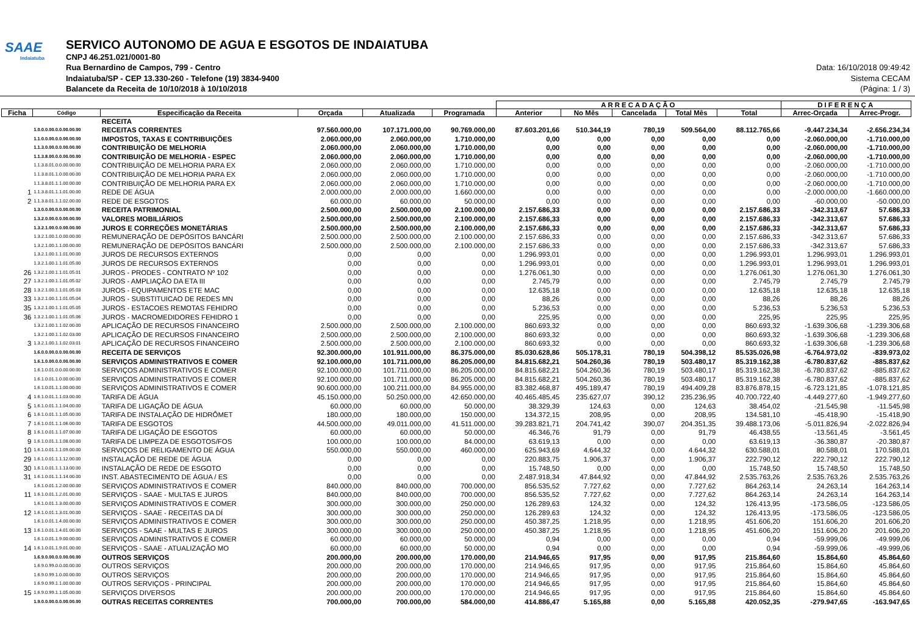SAAE
Indaiatuba
SERVICO AUTONOMO DE AGUA E ESGOTOS DE INDAIATUBA
CNPJ 46.251.021/0001-80
Rua Bernardino de Campos, 799 - Centro
Indaiatuba/SP - CEP 13.330-260 - Telefone (19) 3834-9400
Balancete da Receita de 10/10/2018 à 10/10/2018
Data: 16/10/2018 09:49:42
Sistema CECAM
(Página: 1 / 3)
| | | | | | | ARRECADAÇÃO | | | | | DIFERENÇA | |
| --- | --- | --- | --- | --- | --- | --- | --- | --- | --- | --- | --- | --- |
| Ficha | Código | Especificação da Receita | Orçada | Atualizada | Programada | Anterior | No Mês | Cancelada | Total Mês | Total | Arrec-Orçada | Arrec-Progr. |
| | | RECEITA | | | | | | | | | | |
| | 1.0.0.0.00.0.0.00.00.00 | RECEITAS CORRENTES | 97.560.000,00 | 107.171.000,00 | 90.769.000,00 | 87.603.201,66 | 510.344,19 | 780,19 | 509.564,00 | 88.112.765,66 | -9.447.234,34 | -2.656.234,34 |
| | 1.1.0.0.00.0.0.00.00.00 | IMPOSTOS, TAXAS E CONTRIBUIÇÕES | 2.060.000,00 | 2.060.000,00 | 1.710.000,00 | 0,00 | 0,00 | 0,00 | 0,00 | 0,00 | -2.060.000,00 | -1.710.000,00 |
| | 1.1.3.0.00.0.0.00.00.00 | CONTRIBUIÇÃO DE MELHORIA | 2.060.000,00 | 2.060.000,00 | 1.710.000,00 | 0,00 | 0,00 | 0,00 | 0,00 | 0,00 | -2.060.000,00 | -1.710.000,00 |
| | 1.1.3.8.00.0.0.00.00.00 | CONTRIBUIÇÃO DE MELHORIA - ESPEC | 2.060.000,00 | 2.060.000,00 | 1.710.000,00 | 0,00 | 0,00 | 0,00 | 0,00 | 0,00 | -2.060.000,00 | -1.710.000,00 |
| | 1.1.3.8.01.0.0.00.00.00 | CONTRIBUIÇÃO DE MELHORIA PARA EX | 2.060.000,00 | 2.060.000,00 | 1.710.000,00 | 0,00 | 0,00 | 0,00 | 0,00 | 0,00 | -2.060.000,00 | -1.710.000,00 |
| | 1.1.3.8.01.1.0.00.00.00 | CONTRIBUIÇÃO DE MELHORIA PARA EX | 2.060.000,00 | 2.060.000,00 | 1.710.000,00 | 0,00 | 0,00 | 0,00 | 0,00 | 0,00 | -2.060.000,00 | -1.710.000,00 |
| | 1.1.3.8.01.1.1.00.00.00 | CONTRIBUIÇÃO DE MELHORIA PARA EX | 2.060.000,00 | 2.060.000,00 | 1.710.000,00 | 0,00 | 0,00 | 0,00 | 0,00 | 0,00 | -2.060.000,00 | -1.710.000,00 |
| 1 | 1.1.3.8.01.1.1.01.00.00 | REDE DE ÁGUA | 2.000.000,00 | 2.000.000,00 | 1.660.000,00 | 0,00 | 0,00 | 0,00 | 0,00 | 0,00 | -2.000.000,00 | -1.660.000,00 |
| 2 | 1.1.3.8.01.1.1.02.00.00 | REDE DE ESGOTOS | 60.000,00 | 60.000,00 | 50.000,00 | 0,00 | 0,00 | 0,00 | 0,00 | 0,00 | -60.000,00 | -50.000,00 |
| | 1.3.0.0.00.0.0.00.00.00 | RECEITA PATRIMONIAL | 2.500.000,00 | 2.500.000,00 | 2.100.000,00 | 2.157.686,33 | 0,00 | 0,00 | 0,00 | 2.157.686,33 | -342.313,67 | 57.686,33 |
| | 1.3.2.0.00.0.0.00.00.00 | VALORES MOBILIÁRIOS | 2.500.000,00 | 2.500.000,00 | 2.100.000,00 | 2.157.686,33 | 0,00 | 0,00 | 0,00 | 2.157.686,33 | -342.313,67 | 57.686,33 |
| | 1.3.2.1.00.0.0.00.00.00 | JUROS E CORREÇÕES MONETÁRIAS | 2.500.000,00 | 2.500.000,00 | 2.100.000,00 | 2.157.686,33 | 0,00 | 0,00 | 0,00 | 2.157.686,33 | -342.313,67 | 57.686,33 |
| | 1.3.2.1.00.1.0.00.00.00 | REMUNERAÇÃO DE DEPÓSITOS BANCÁRI | 2.500.000,00 | 2.500.000,00 | 2.100.000,00 | 2.157.686,33 | 0,00 | 0,00 | 0,00 | 2.157.686,33 | -342.313,67 | 57.686,33 |
| | 1.3.2.1.00.1.1.00.00.00 | REMUNERAÇÃO DE DEPÓSITOS BANCÁRI | 2.500.000,00 | 2.500.000,00 | 2.100.000,00 | 2.157.686,33 | 0,00 | 0,00 | 0,00 | 2.157.686,33 | -342.313,67 | 57.686,33 |
| | 1.3.2.1.00.1.1.01.00.00 | JUROS DE RECURSOS EXTERNOS | 0,00 | 0,00 | 0,00 | 1.296.993,01 | 0,00 | 0,00 | 0,00 | 1.296.993,01 | 1.296.993,01 | 1.296.993,01 |
| | 1.3.2.1.00.1.1.01.05.00 | JUROS DE RECURSOS EXTERNOS | 0,00 | 0,00 | 0,00 | 1.296.993,01 | 0,00 | 0,00 | 0,00 | 1.296.993,01 | 1.296.993,01 | 1.296.993,01 |
| 26 | 1.3.2.1.00.1.1.01.05.01 | JUROS - PRODES - CONTRATO Nº 102 | 0,00 | 0,00 | 0,00 | 1.276.061,30 | 0,00 | 0,00 | 0,00 | 1.276.061,30 | 1.276.061,30 | 1.276.061,30 |
| 27 | 1.3.2.1.00.1.1.01.05.02 | JUROS - AMPLIAÇÃO DA ETA III | 0,00 | 0,00 | 0,00 | 2.745,79 | 0,00 | 0,00 | 0,00 | 2.745,79 | 2.745,79 | 2.745,79 |
| 28 | 1.3.2.1.00.1.1.01.05.03 | JUROS - EQUIPAMENTOS ETE MAC | 0,00 | 0,00 | 0,00 | 12.635,18 | 0,00 | 0,00 | 0,00 | 12.635,18 | 12.635,18 | 12.635,18 |
| 33 | 1.3.2.1.00.1.1.01.05.04 | JUROS - SUBSTITUICAO DE REDES MN | 0,00 | 0,00 | 0,00 | 88,26 | 0,00 | 0,00 | 0,00 | 88,26 | 88,26 | 88,26 |
| 35 | 1.3.2.1.00.1.1.01.05.05 | JUROS - ESTACOES REMOTAS FEHIDRO | 0,00 | 0,00 | 0,00 | 5.236,53 | 0,00 | 0,00 | 0,00 | 5.236,53 | 5.236,53 | 5.236,53 |
| 36 | 1.3.2.1.00.1.1.01.05.06 | JUROS - MACROMEDIDORES FEHIDRO 1 | 0,00 | 0,00 | 0,00 | 225,95 | 0,00 | 0,00 | 0,00 | 225,95 | 225,95 | 225,95 |
| | 1.3.2.1.00.1.1.02.00.00 | APLICAÇÃO DE RECURSOS FINANCEIRO | 2.500.000,00 | 2.500.000,00 | 2.100.000,00 | 860.693,32 | 0,00 | 0,00 | 0,00 | 860.693,32 | -1.639.306,68 | -1.239.306,68 |
| | 1.3.2.1.00.1.1.02.03.00 | APLICAÇÃO DE RECURSOS FINANCEIRO | 2.500.000,00 | 2.500.000,00 | 2.100.000,00 | 860.693,32 | 0,00 | 0,00 | 0,00 | 860.693,32 | -1.639.306,68 | -1.239.306,68 |
| 3 | 1.3.2.1.00.1.1.02.03.01 | APLICAÇÃO DE RECURSOS FINANCEIRO | 2.500.000,00 | 2.500.000,00 | 2.100.000,00 | 860.693,32 | 0,00 | 0,00 | 0,00 | 860.693,32 | -1.639.306,68 | -1.239.306,68 |
| | 1.6.0.0.00.0.0.00.00.00 | RECEITA DE SERVIÇOS | 92.300.000,00 | 101.911.000,00 | 86.375.000,00 | 85.030.628,86 | 505.178,31 | 780,19 | 504.398,12 | 85.535.026,98 | -6.764.973,02 | -839.973,02 |
| | 1.6.1.0.00.0.0.00.00.00 | SERVIÇOS ADMINISTRATIVOS E COMER | 92.100.000,00 | 101.711.000,00 | 86.205.000,00 | 84.815.682,21 | 504.260,36 | 780,19 | 503.480,17 | 85.319.162,38 | -6.780.837,62 | -885.837,62 |
| | 1.6.1.0.01.0.0.00.00.00 | SERVIÇOS ADMINISTRATIVOS E COMER | 92.100.000,00 | 101.711.000,00 | 86.205.000,00 | 84.815.682,21 | 504.260,36 | 780,19 | 503.480,17 | 85.319.162,38 | -6.780.837,62 | -885.837,62 |
| | 1.6.1.0.01.1.0.00.00.00 | SERVIÇOS ADMINISTRATIVOS E COMER | 92.100.000,00 | 101.711.000,00 | 86.205.000,00 | 84.815.682,21 | 504.260,36 | 780,19 | 503.480,17 | 85.319.162,38 | -6.780.837,62 | -885.837,62 |
| | 1.6.1.0.01.1.1.00.00.00 | SERVIÇOS ADMINISTRATIVOS E COMER | 90.600.000,00 | 100.211.000,00 | 84.955.000,00 | 83.382.468,87 | 495.189,47 | 780,19 | 494.409,28 | 83.876.878,15 | -6.723.121,85 | -1.078.121,85 |
| 4 | 1.6.1.0.01.1.1.03.00.00 | TARIFA DE ÁGUA | 45.150.000,00 | 50.250.000,00 | 42.650.000,00 | 40.465.485,45 | 235.627,07 | 390,12 | 235.236,95 | 40.700.722,40 | -4.449.277,60 | -1.949.277,60 |
| 5 | 1.6.1.0.01.1.1.04.00.00 | TARIFA DE LIGAÇÃO DE ÁGUA | 60.000,00 | 60.000,00 | 50.000,00 | 38.329,39 | 124,63 | 0,00 | 124,63 | 38.454,02 | -21.545,98 | -11.545,98 |
| 6 | 1.6.1.0.01.1.1.05.00.00 | TARIFA DE INSTALAÇÃO DE HIDRÔMET | 180.000,00 | 180.000,00 | 150.000,00 | 134.372,15 | 208,95 | 0,00 | 208,95 | 134.581,10 | -45.418,90 | -15.418,90 |
| 7 | 1.6.1.0.01.1.1.06.00.00 | TARIFA DE ESGOTOS | 44.500.000,00 | 49.011.000,00 | 41.511.000,00 | 39.283.821,71 | 204.741,42 | 390,07 | 204.351,35 | 39.488.173,06 | -5.011.826,94 | -2.022.826,94 |
| 8 | 1.6.1.0.01.1.1.07.00.00 | TARIFA DE LIGAÇÃO DE ESGOTOS | 60.000,00 | 60.000,00 | 50.000,00 | 46.346,76 | 91,79 | 0,00 | 91,79 | 46.438,55 | -13.561,45 | -3.561,45 |
| 9 | 1.6.1.0.01.1.1.08.00.00 | TARIFA DE LIMPEZA DE ESGOTOS/FOS | 100.000,00 | 100.000,00 | 84.000,00 | 63.619,13 | 0,00 | 0,00 | 0,00 | 63.619,13 | -36.380,87 | -20.380,87 |
| 10 | 1.6.1.0.01.1.1.09.00.00 | SERVIÇOS DE RELIGAMENTO DE ÁGUA | 550.000,00 | 550.000,00 | 460.000,00 | 625.943,69 | 4.644,32 | 0,00 | 4.644,32 | 630.588,01 | 80.588,01 | 170.588,01 |
| 29 | 1.6.1.0.01.1.1.12.00.00 | INSTALAÇÃO DE REDE DE ÁGUA | 0,00 | 0,00 | 0,00 | 220.883,75 | 1.906,37 | 0,00 | 1.906,37 | 222.790,12 | 222.790,12 | 222.790,12 |
| 30 | 1.6.1.0.01.1.1.13.00.00 | INSTALAÇÃO DE REDE DE ESGOTO | 0,00 | 0,00 | 0,00 | 15.748,50 | 0,00 | 0,00 | 0,00 | 15.748,50 | 15.748,50 | 15.748,50 |
| 31 | 1.6.1.0.01.1.1.14.00.00 | INST. ABASTECIMENTO DE ÁGUA / ES | 0,00 | 0,00 | 0,00 | 2.487.918,34 | 47.844,92 | 0,00 | 47.844,92 | 2.535.763,26 | 2.535.763,26 | 2.535.763,26 |
| | 1.6.1.0.01.1.2.00.00.00 | SERVIÇOS ADMINISTRATIVOS E COMER | 840.000,00 | 840.000,00 | 700.000,00 | 856.535,52 | 7.727,62 | 0,00 | 7.727,62 | 864.263,14 | 24.263,14 | 164.263,14 |
| 11 | 1.6.1.0.01.1.2.01.00.00 | SERVIÇOS - SAAE - MULTAS E JUROS | 840.000,00 | 840.000,00 | 700.000,00 | 856.535,52 | 7.727,62 | 0,00 | 7.727,62 | 864.263,14 | 24.263,14 | 164.263,14 |
| | 1.6.1.0.01.1.3.00.00.00 | SERVIÇOS ADMINISTRATIVOS E COMER | 300.000,00 | 300.000,00 | 250.000,00 | 126.289,63 | 124,32 | 0,00 | 124,32 | 126.413,95 | -173.586,05 | -123.586,05 |
| 12 | 1.6.1.0.01.1.3.01.00.00 | SERVIÇOS - SAAE - RECEITAS DA DÍ | 300.000,00 | 300.000,00 | 250.000,00 | 126.289,63 | 124,32 | 0,00 | 124,32 | 126.413,95 | -173.586,05 | -123.586,05 |
| | 1.6.1.0.01.1.4.00.00.00 | SERVIÇOS ADMINISTRATIVOS E COMER | 300.000,00 | 300.000,00 | 250.000,00 | 450.387,25 | 1.218,95 | 0,00 | 1.218,95 | 451.606,20 | 151.606,20 | 201.606,20 |
| 13 | 1.6.1.0.01.1.4.01.00.00 | SERVIÇOS - SAAE - MULTAS E JUROS | 300.000,00 | 300.000,00 | 250.000,00 | 450.387,25 | 1.218,95 | 0,00 | 1.218,95 | 451.606,20 | 151.606,20 | 201.606,20 |
| | 1.6.1.0.01.1.9.00.00.00 | SERVIÇOS ADMINISTRATIVOS E COMER | 60.000,00 | 60.000,00 | 50.000,00 | 0,94 | 0,00 | 0,00 | 0,00 | 0,94 | -59.999,06 | -49.999,06 |
| 14 | 1.6.1.0.01.1.9.01.00.00 | SERVIÇOS - SAAE - ATUALIZAÇÃO MO | 60.000,00 | 60.000,00 | 50.000,00 | 0,94 | 0,00 | 0,00 | 0,00 | 0,94 | -59.999,06 | -49.999,06 |
| | 1.6.9.0.00.0.0.00.00.00 | OUTROS SERVIÇOS | 200.000,00 | 200.000,00 | 170.000,00 | 214.946,65 | 917,95 | 0,00 | 917,95 | 215.864,60 | 15.864,60 | 45.864,60 |
| | 1.6.9.0.99.0.0.00.00.00 | OUTROS SERVIÇOS | 200.000,00 | 200.000,00 | 170.000,00 | 214.946,65 | 917,95 | 0,00 | 917,95 | 215.864,60 | 15.864,60 | 45.864,60 |
| | 1.6.9.0.99.1.0.00.00.00 | OUTROS SERVIÇOS | 200.000,00 | 200.000,00 | 170.000,00 | 214.946,65 | 917,95 | 0,00 | 917,95 | 215.864,60 | 15.864,60 | 45.864,60 |
| | 1.6.9.0.99.1.1.00.00.00 | OUTROS SERVIÇOS - PRINCIPAL | 200.000,00 | 200.000,00 | 170.000,00 | 214.946,65 | 917,95 | 0,00 | 917,95 | 215.864,60 | 15.864,60 | 45.864,60 |
| 15 | 1.6.9.0.99.1.1.05.00.00 | SERVIÇOS DIVERSOS | 200.000,00 | 200.000,00 | 170.000,00 | 214.946,65 | 917,95 | 0,00 | 917,95 | 215.864,60 | 15.864,60 | 45.864,60 |
| | 1.9.0.0.00.0.0.00.00.00 | OUTRAS RECEITAS CORRENTES | 700.000,00 | 700.000,00 | 584.000,00 | 414.886,47 | 5.165,88 | 0,00 | 5.165,88 | 420.052,35 | -279.947,65 | -163.947,65 |